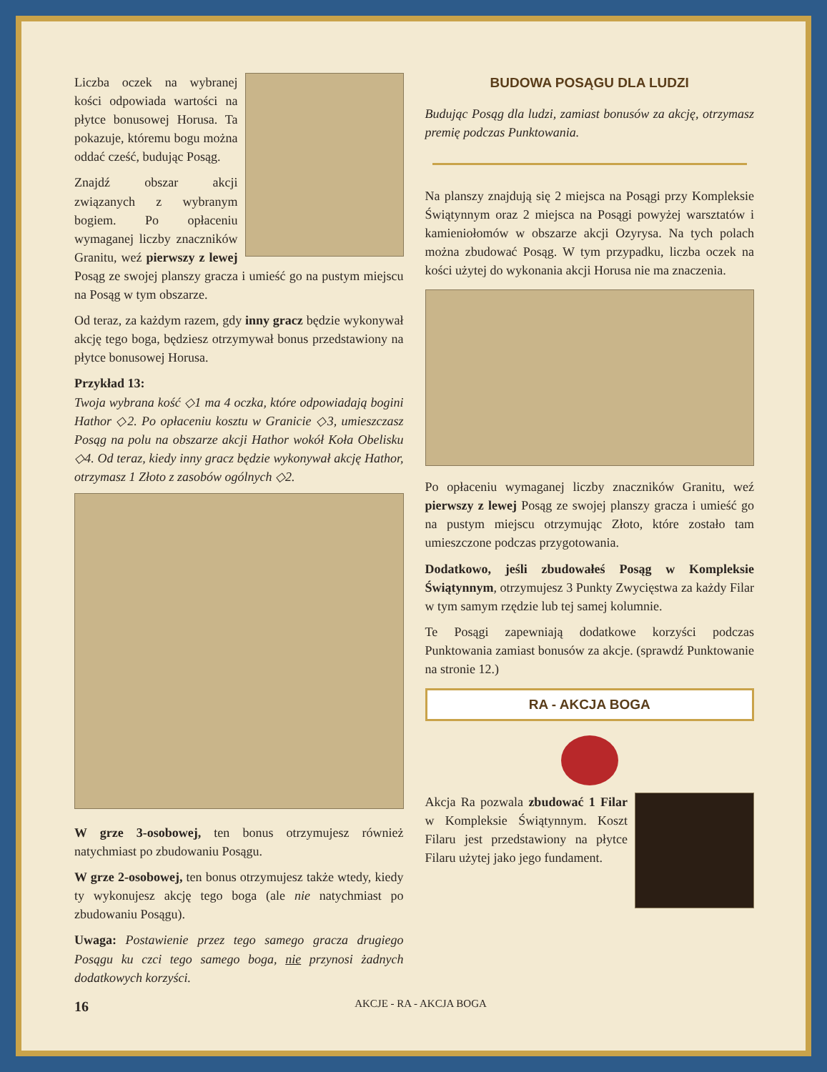Liczba oczek na wybranej kości odpowiada wartości na płytce bonusowej Horusa. Ta pokazuje, któremu bogu można oddać cześć, budując Posąg.
Znajdź obszar akcji związanych z wybranym bogiem. Po opłaceniu wymaganej liczby znaczników Granitu, weź pierwszy z lewej Posąg ze swojej planszy gracza i umieść go na pustym miejscu na Posąg w tym obszarze.
Od teraz, za każdym razem, gdy inny gracz będzie wykonywał akcję tego boga, będziesz otrzymywał bonus przedstawiony na płytce bonusowej Horusa.
Przykład 13:
Twoja wybrana kość ◇1 ma 4 oczka, które odpowiadają bogini Hathor ◇2. Po opłaceniu kosztu w Granicie ◇3, umieszczasz Posąg na polu na obszarze akcji Hathor wokół Koła Obelisku ◇4. Od teraz, kiedy inny gracz będzie wykonywał akcję Hathor, otrzymasz 1 Złoto z zasobów ogólnych ◇2.
W grze 3-osobowej, ten bonus otrzymujesz również natychmiast po zbudowaniu Posągu.
W grze 2-osobowej, ten bonus otrzymujesz także wtedy, kiedy ty wykonujesz akcję tego boga (ale nie natychmiast po zbudowaniu Posągu).
Uwaga: Postawienie przez tego samego gracza drugiego Posągu ku czci tego samego boga, nie przynosi żadnych dodatkowych korzyści.
BUDOWA POSĄGU DLA LUDZI
Budując Posąg dla ludzi, zamiast bonusów za akcję, otrzymasz premię podczas Punktowania.
Na planszy znajdują się 2 miejsca na Posągi przy Kompleksie Świątynnym oraz 2 miejsca na Posągi powyżej warsztatów i kamieniołomów w obszarze akcji Ozyrysa. Na tych polach można zbudować Posąg. W tym przypadku, liczba oczek na kości użytej do wykonania akcji Horusa nie ma znaczenia.
Po opłaceniu wymaganej liczby znaczników Granitu, weź pierwszy z lewej Posąg ze swojej planszy gracza i umieść go na pustym miejscu otrzymując Złoto, które zostało tam umieszczone podczas przygotowania.
Dodatkowo, jeśli zbudowałeś Posąg w Kompleksie Świątynnym, otrzymujesz 3 Punkty Zwycięstwa za każdy Filar w tym samym rzędzie lub tej samej kolumnie.
Te Posągi zapewniają dodatkowe korzyści podczas Punktowania zamiast bonusów za akcje. (sprawdź Punktowanie na stronie 12.)
RA - AKCJA BOGA
Akcja Ra pozwala zbudować 1 Filar w Kompleksie Świątynnym. Koszt Filaru jest przedstawiony na płytce Filaru użytej jako jego fundament.
16 AKCJE - RA - AKCJA BOGA